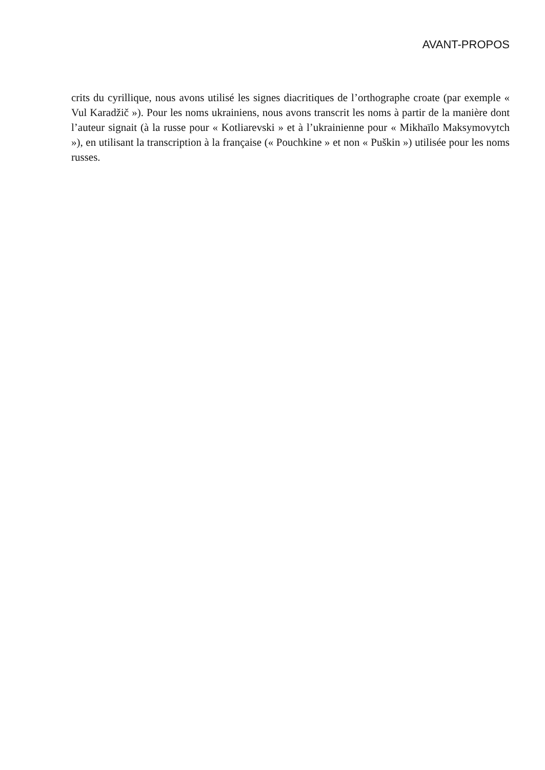AVANT-PROPOS
crits du cyrillique, nous avons utilisé les signes diacritiques de l’orthographe croate (par exemple « Vul Karadžič »). Pour les noms ukrainiens, nous avons transcrit les noms à partir de la manière dont l’auteur signait (à la russe pour « Kotliarevski » et à l’ukrainienne pour « Mikhaïlo Maksymovytch »), en utilisant la transcription à la française (« Pouchkine » et non « Puškin ») utilisée pour les noms russes.